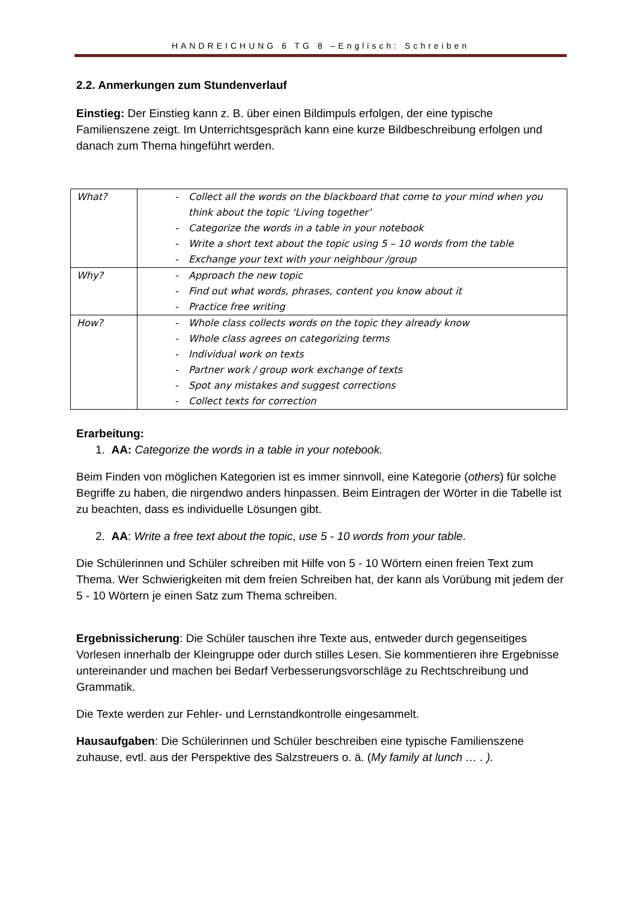HANDREICHUNG 6 TG 8 –Englisch: Schreiben
2.2. Anmerkungen zum Stundenverlauf
Einstieg: Der Einstieg kann z. B. über einen Bildimpuls erfolgen, der eine typische Familienszene zeigt. Im Unterrichtsgespräch kann eine kurze Bildbeschreibung erfolgen und danach zum Thema hingeführt werden.
| What? | - Collect all the words on the blackboard that come to your mind when you think about the topic ‘Living together’ - Categorize the words in a table in your notebook - Write a short text about the topic using 5 – 10 words from the table - Exchange your text with your neighbour /group |
| Why? | - Approach the new topic - Find out what words, phrases, content you know about it - Practice free writing |
| How? | - Whole class collects words on the topic they already know - Whole class agrees on categorizing terms - Individual work on texts - Partner work / group work exchange of texts - Spot any mistakes and suggest corrections - Collect texts for correction |
Erarbeitung:
1. AA: Categorize the words in a table in your notebook.
Beim Finden von möglichen Kategorien ist es immer sinnvoll, eine Kategorie (others) für solche Begriffe zu haben, die nirgendwo anders hinpassen. Beim Eintragen der Wörter in die Tabelle ist zu beachten, dass es individuelle Lösungen gibt.
2. AA: Write a free text about the topic, use 5 - 10 words from your table.
Die Schülerinnen und Schüler schreiben mit Hilfe von 5 - 10 Wörtern einen freien Text zum Thema. Wer Schwierigkeiten mit dem freien Schreiben hat, der kann als Vorübung mit jedem der 5 - 10 Wörtern je einen Satz zum Thema schreiben.
Ergebnissicherung: Die Schüler tauschen ihre Texte aus, entweder durch gegenseitiges Vorlesen innerhalb der Kleingruppe oder durch stilles Lesen. Sie kommentieren ihre Ergebnisse untereinander und machen bei Bedarf Verbesserungsvorschläge zu Rechtschreibung und Grammatik.
Die Texte werden zur Fehler- und Lernstandkontrolle eingesammelt.
Hausaufgaben: Die Schülerinnen und Schüler beschreiben eine typische Familienszene zuhause, evtl. aus der Perspektive des Salzstreuers o. ä. (My family at lunch … . ).